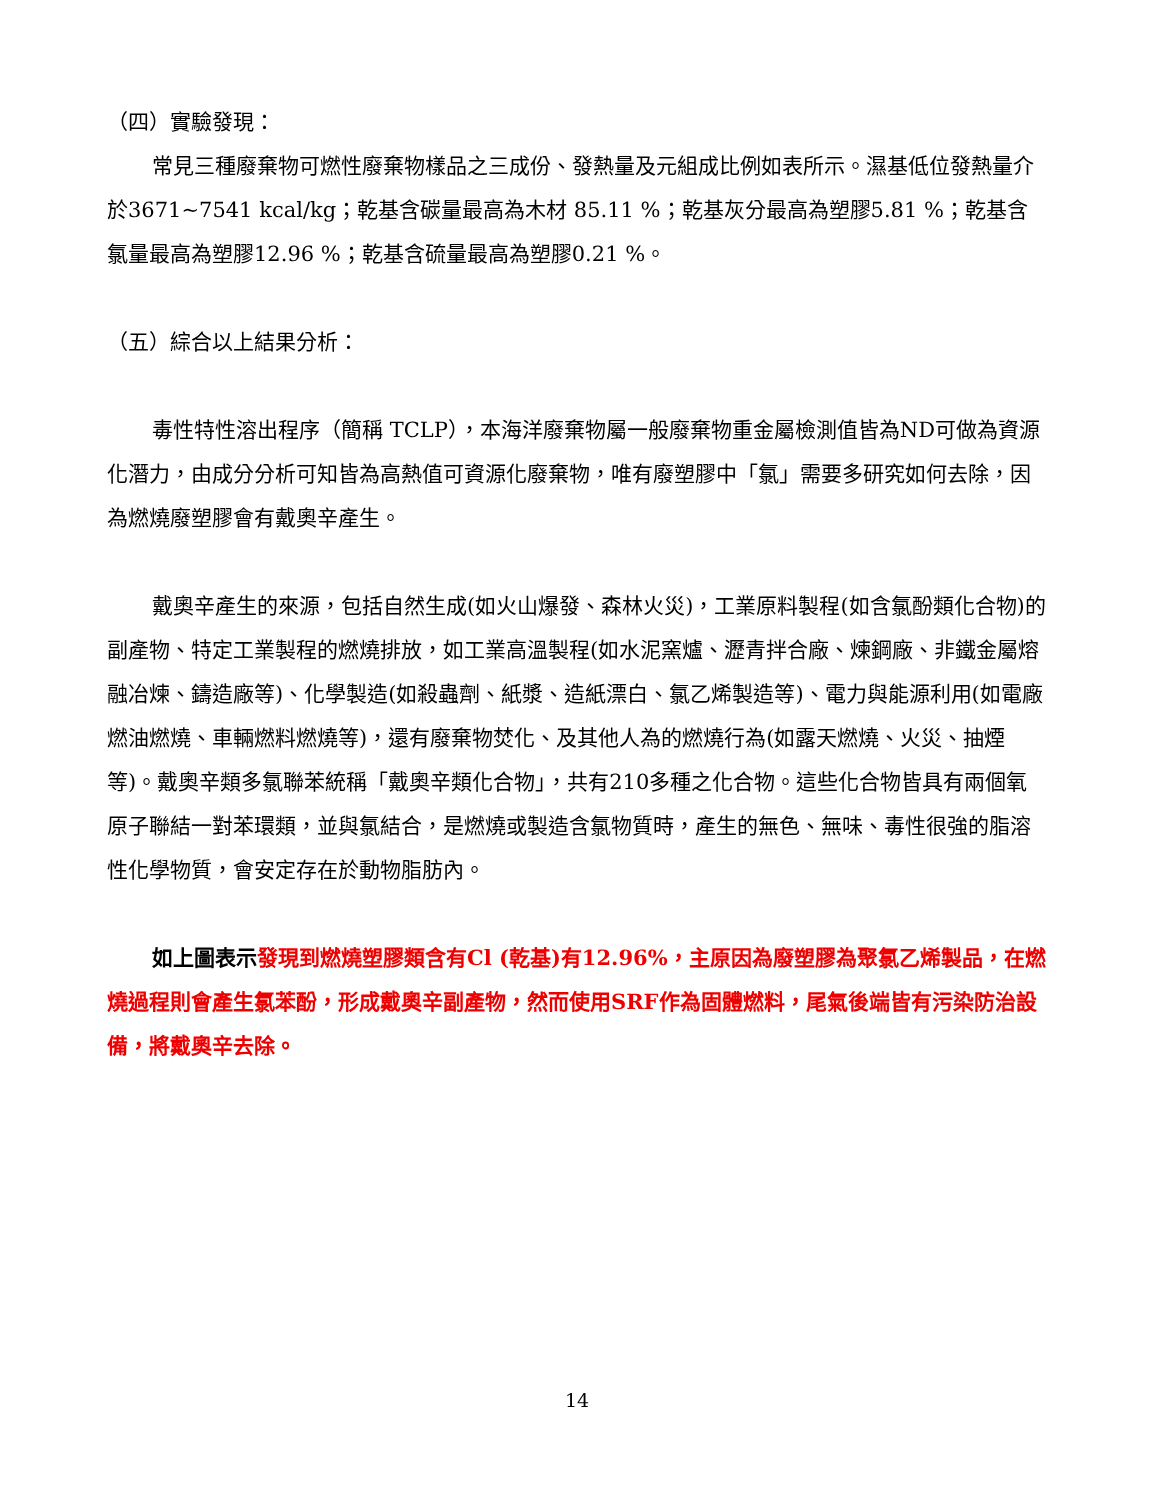（四）實驗發現：
常見三種廢棄物可燃性廢棄物樣品之三成份、發熱量及元組成比例如表所示。濕基低位發熱量介於3671~7541 kcal/kg；乾基含碳量最高為木材 85.11 %；乾基灰分最高為塑膠5.81 %；乾基含氯量最高為塑膠12.96 %；乾基含硫量最高為塑膠0.21 %。
（五）綜合以上結果分析：
毒性特性溶出程序（簡稱 TCLP），本海洋廢棄物屬一般廢棄物重金屬檢測值皆為ND可做為資源化潛力，由成分分析可知皆為高熱值可資源化廢棄物，唯有廢塑膠中「氯」需要多研究如何去除，因為燃燒廢塑膠會有戴奧辛產生。
戴奧辛產生的來源，包括自然生成(如火山爆發、森林火災)，工業原料製程(如含氯酚類化合物)的副產物、特定工業製程的燃燒排放，如工業高溫製程(如水泥窯爐、瀝青拌合廠、煉鋼廠、非鐵金屬熔融冶煉、鑄造廠等)、化學製造(如殺蟲劑、紙漿、造紙漂白、氯乙烯製造等)、電力與能源利用(如電廠燃油燃燒、車輛燃料燃燒等)，還有廢棄物焚化、及其他人為的燃燒行為(如露天燃燒、火災、抽煙等)。戴奧辛類多氯聯苯統稱「戴奧辛類化合物」，共有210多種之化合物。這些化合物皆具有兩個氧原子聯結一對苯環類，並與氯結合，是燃燒或製造含氯物質時，產生的無色、無味、毒性很強的脂溶性化學物質，會安定存在於動物脂肪內。
如上圖表示 發現到燃燒塑膠類含有Cl (乾基)有12.96%，主原因為廢塑膠為聚氯乙烯製品，在燃燒過程則會產生氯苯酚，形成戴奧辛副產物，然而使用SRF作為固體燃料，尾氣後端皆有污染防治設備，將戴奧辛去除。
14